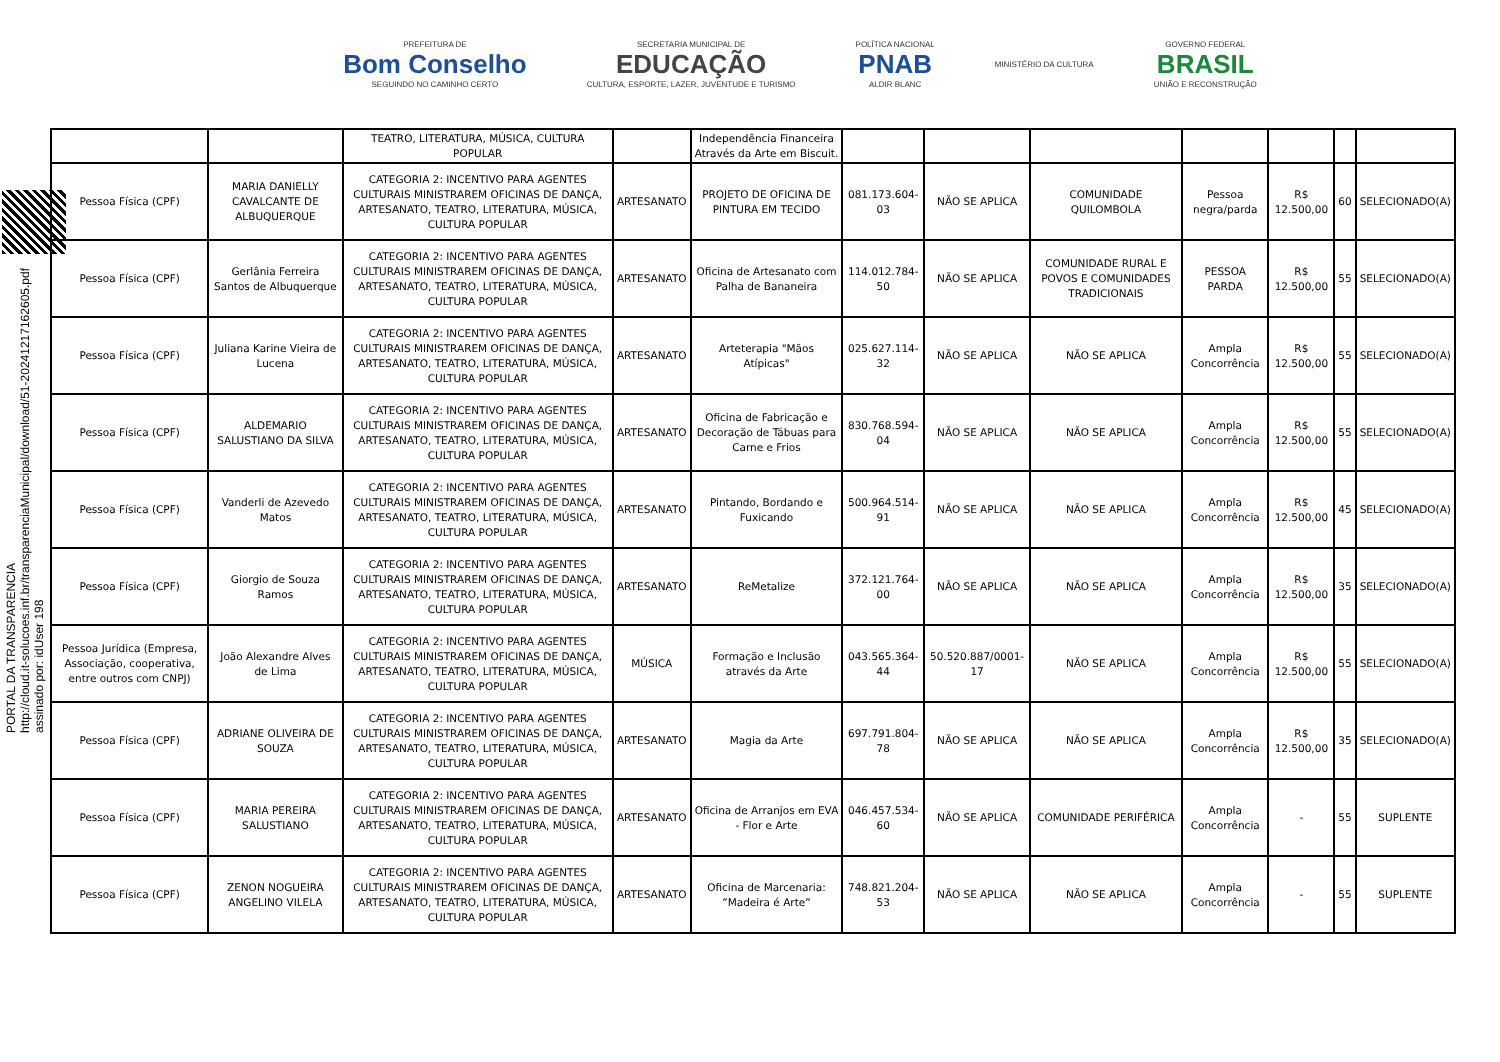PREFEITURA DE
Bom Conselho
SEGUINDO NO CAMINHO CERTO
SECRETARIA MUNICIPAL DE
EDUCAÇÃO
CULTURA, ESPORTE, LAZER, JUVENTUDE E TURISMO
POLÍTICA NACIONAL
PNAB
ALDIR BLANC
MINISTÉRIO DA CULTURA
GOVERNO FEDERAL
BRASIL
UNIÃO E RECONSTRUÇÃO
PORTAL DA TRANSPARENCIA
http://cloud.it-solucoes.inf.br/transparenciaMunicipal/download/51-20241217162605.pdf
assinado por: idUser 198
| | | TEATRO, LITERATURA, MÚSICA, CULTURA POPULAR | | Independência Financeira Através da Arte em Biscuit. | | | | | | | |
| Pessoa Física (CPF) | MARIA DANIELLY CAVALCANTE DE ALBUQUERQUE | CATEGORIA 2: INCENTIVO PARA AGENTES CULTURAIS MINISTRAREM OFICINAS DE DANÇA, ARTESANATO, TEATRO, LITERATURA, MÚSICA, CULTURA POPULAR | ARTESANATO | PROJETO DE OFICINA DE PINTURA EM TECIDO | 081.173.604-03 | NÃO SE APLICA | COMUNIDADE QUILOMBOLA | Pessoa negra/parda | R$ 12.500,00 | 60 | SELECIONADO(A) |
| Pessoa Física (CPF) | Gerlânia Ferreira Santos de Albuquerque | CATEGORIA 2: INCENTIVO PARA AGENTES CULTURAIS MINISTRAREM OFICINAS DE DANÇA, ARTESANATO, TEATRO, LITERATURA, MÚSICA, CULTURA POPULAR | ARTESANATO | Oficina de Artesanato com Palha de Bananeira | 114.012.784-50 | NÃO SE APLICA | COMUNIDADE RURAL E POVOS E COMUNIDADES TRADICIONAIS | PESSOA PARDA | R$ 12.500,00 | 55 | SELECIONADO(A) |
| Pessoa Física (CPF) | Juliana Karine Vieira de Lucena | CATEGORIA 2: INCENTIVO PARA AGENTES CULTURAIS MINISTRAREM OFICINAS DE DANÇA, ARTESANATO, TEATRO, LITERATURA, MÚSICA, CULTURA POPULAR | ARTESANATO | Arteterapia "Mãos Atípicas" | 025.627.114-32 | NÃO SE APLICA | NÃO SE APLICA | Ampla Concorrência | R$ 12.500,00 | 55 | SELECIONADO(A) |
| Pessoa Física (CPF) | ALDEMARIO SALUSTIANO DA SILVA | CATEGORIA 2: INCENTIVO PARA AGENTES CULTURAIS MINISTRAREM OFICINAS DE DANÇA, ARTESANATO, TEATRO, LITERATURA, MÚSICA, CULTURA POPULAR | ARTESANATO | Oficina de Fabricação e Decoração de Tábuas para Carne e Frios | 830.768.594-04 | NÃO SE APLICA | NÃO SE APLICA | Ampla Concorrência | R$ 12.500,00 | 55 | SELECIONADO(A) |
| Pessoa Física (CPF) | Vanderli de Azevedo Matos | CATEGORIA 2: INCENTIVO PARA AGENTES CULTURAIS MINISTRAREM OFICINAS DE DANÇA, ARTESANATO, TEATRO, LITERATURA, MÚSICA, CULTURA POPULAR | ARTESANATO | Pintando, Bordando e Fuxicando | 500.964.514-91 | NÃO SE APLICA | NÃO SE APLICA | Ampla Concorrência | R$ 12.500,00 | 45 | SELECIONADO(A) |
| Pessoa Física (CPF) | Giorgio de Souza Ramos | CATEGORIA 2: INCENTIVO PARA AGENTES CULTURAIS MINISTRAREM OFICINAS DE DANÇA, ARTESANATO, TEATRO, LITERATURA, MÚSICA, CULTURA POPULAR | ARTESANATO | ReMetalize | 372.121.764-00 | NÃO SE APLICA | NÃO SE APLICA | Ampla Concorrência | R$ 12.500,00 | 35 | SELECIONADO(A) |
| Pessoa Jurídica (Empresa, Associação, cooperativa, entre outros com CNPJ) | João Alexandre Alves de Lima | CATEGORIA 2: INCENTIVO PARA AGENTES CULTURAIS MINISTRAREM OFICINAS DE DANÇA, ARTESANATO, TEATRO, LITERATURA, MÚSICA, CULTURA POPULAR | MÚSICA | Formação e Inclusão através da Arte | 043.565.364-44 | 50.520.887/0001-17 | NÃO SE APLICA | Ampla Concorrência | R$ 12.500,00 | 55 | SELECIONADO(A) |
| Pessoa Física (CPF) | ADRIANE OLIVEIRA DE SOUZA | CATEGORIA 2: INCENTIVO PARA AGENTES CULTURAIS MINISTRAREM OFICINAS DE DANÇA, ARTESANATO, TEATRO, LITERATURA, MÚSICA, CULTURA POPULAR | ARTESANATO | Magia da Arte | 697.791.804-78 | NÃO SE APLICA | NÃO SE APLICA | Ampla Concorrência | R$ 12.500,00 | 35 | SELECIONADO(A) |
| Pessoa Física (CPF) | MARIA PEREIRA SALUSTIANO | CATEGORIA 2: INCENTIVO PARA AGENTES CULTURAIS MINISTRAREM OFICINAS DE DANÇA, ARTESANATO, TEATRO, LITERATURA, MÚSICA, CULTURA POPULAR | ARTESANATO | Oficina de Arranjos em EVA - Flor e Arte | 046.457.534-60 | NÃO SE APLICA | COMUNIDADE PERIFÉRICA | Ampla Concorrência | - | 55 | SUPLENTE |
| Pessoa Física (CPF) | ZENON NOGUEIRA ANGELINO VILELA | CATEGORIA 2: INCENTIVO PARA AGENTES CULTURAIS MINISTRAREM OFICINAS DE DANÇA, ARTESANATO, TEATRO, LITERATURA, MÚSICA, CULTURA POPULAR | ARTESANATO | Oficina de Marcenaria: ”Madeira é Arte” | 748.821.204-53 | NÃO SE APLICA | NÃO SE APLICA | Ampla Concorrência | - | 55 | SUPLENTE |